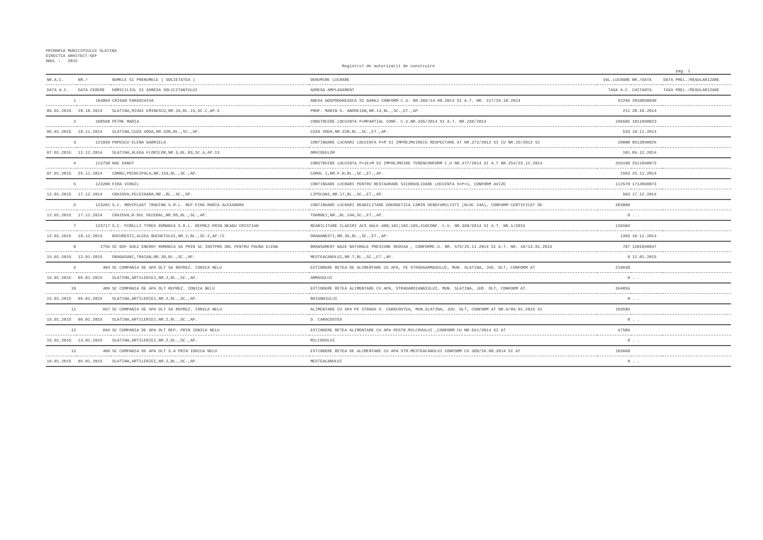PRIMARIA MUNICIPIULUI SLATINA
DIRECTIA ARHITECT-SEF
ANUL : 2015
Registrul de autorizatii de construire
pag. 1
| NR.A.C. | NR./ | NUMELE SI PRENUMELE ( SOCIETATEA ) | DENUMIRE LUCRARE | VAL.LUCRARE | NR./DATA | DATA PREL./REGULARIZARE |
| --- | --- | --- | --- | --- | --- | --- |
| DATA A.C. | DATA CERERE | DOMICILIUL SI ADRESA SOLICITANTULUI | ADRESA AMPLASAMENT | TAXA A.C. | CHITANTA | TAXA PREL./REGULARIZARE |
| 1 | 104804 | CRISAN PARASCHIVA | ANEXA GOSPODAREASCA SI GARAJ CONFORM C.U. NR.366/14.08.2014 SI A.T. NR. 217/29.10.2014 | 42266 | 2810890030 | |
| 05.01.2015 | 28.10.2014 | SLATINA,MIHAI EMINESCU,NR.19,BL.19,SC.C,AP.5 | PROF. MARIN S. ANDREIAN,NR.14,BL.,SC.,ET.,AP. | 211 | 28.10.2014 | |
| 2 | 108568 | PETRE MARIA | CONSTRUIRE LOCUINTA P+MPARTIAL CONF. C.U.NR.335/2014 SI A.T. NR.236/2014 | 106505 | 1011890023 | |
| 05.01.2015 | 10.11.2014 | SLATINA,CUZA VODA,NR.32B,BL.,SC.,AP. | CUZA VODA,NR.32B,BL.,SC.,ET.,AP. | 533 | 10.11.2014 | |
| 3 | 121039 | POPESCU ELENA GABRIELA | CONTINUARE LUCRARI LOCUINTA P+M SI IMPREJMUIRECU RESPECTARE AT NR.272/2012 SI CU NR.25/2012 SI | 20000 | 0912890029 | |
| 07.01.2015 | 12.12.2014 | SLATINA,ALEEA FLORILOR,NR.3,BL.B3,SC.A,AP.13 | ORHIDEELOR | 101 | 09.12.2014 | |
| 4 | 113758 | NAE DANUT | CONSTRUIRE LOCUINTA P+1E+M SI IMPREJMUIRE TERENCONFORM C.U NR.477/2014 SI A.T NR.254/23.12.2014 | 299100 | 2511890073 | |
| 07.01.2015 | 25.11.2014 | CORBU,PRINCIPALA,NR.153,BL.,SC.,AP. | CAROL I,NR.F.N,BL.,SC.,ET.,AP. | 1563 | 25.11.2014 | |
| 5 | 123206 | FIRA VIRGIL | CONTINUARE LUCRARI PENTRU RESTAURARE SICONSOLIDARE LOCUINTA S+P+1, CONFORM AVIZE | 112570 | 1712890073 | |
| 12.01.2015 | 17.12.2014 | CRAIOVA,FELDIOARA,NR.,BL.,SC.,AP. | LIPSCANI,NR.17,BL.,SC.,ET.,AP. | 563 | 17.12.2014 | |
| 6 | 123201 | S.C. MOVIPLAST TRADING S.R.L. REP FIRA MARIA ALEXANDRA | CONTINUARE LUCRARI REABILITARE ENERGETICA CAMIN DENEFAMILISTI (BLOC 24A), CONFORM CERTIFICAT DE | 203800 | | |
| 12.01.2015 | 17.12.2014 | CRAIOVA,B-DUL DECEBAL,NR.85,BL.,SC.,AP. | TOAMNEI,NR.,BL.24A,SC.,ET.,AP. | 0 | . . | |
| 7 | 123717 | S.C. PIRELLI TYRES ROMANIA S.R.L. REPREZ.PRIN NEAGU CRISTIAN | REABILITARE CLADIRI ACS HALE-400;101;102;105;410CONF. C.U. NR.368/2014 SI A.T. NR.1/2015 | 136504 | | |
| 12.01.2015 | 18.12.2014 | BUCURESTI,ALEEA BUCHETULUI,NR.2,BL.,SC.2,AP.72 | DRAGANESTI,NR.35,BL.,SC.,ET.,AP. | 1365 | 10.12.2014 | |
| 8 | 2759 | SC GDF SUEZ ENERGY ROMANIA SA PRIN SC INSTPRO SRL PENTRU PAUNA ELENA | BRANSAMENT GAZE NATURALE PRESIUNE REDUSA , CONFORMC.U. NR. 575/25.11.2014 SI A.T. NR. 10/13.01.2015 | 787 | 1201890047 | |
| 15.01.2015 | 12.01.2015 | DRAGASANI,TRAIAN,NR.30,BL.,SC.,AP. | MESTEACANULUI,NR.7,BL.,SC.,ET.,AP. | 8 | 12.01.2015 | |
| 9 | 404 | SC COMPANIA DE APA OLT SA REPREZ. IONICA NELU | EXTINDERE RETEA DE ALIMENTARE CU APA, PE STRADAARMASULUI, MUN. SLATINA, JUD. OLT, CONFORM AT | 210938 | | |
| 15.01.2015 | 05.01.2015 | SLATINA,ARTILERIEI,NR.2,BL.,SC.,AP. | ARMASULUI | 0 | . . | |
| 10 | 409 | SC COMPANIA DE APA OLT REPREZ. IONICA NELU | EXTINDERE RETEA ALIMENTARE CU APA, STRADABOIANGIULUI, MUN. SLATINA, JUD. OLT, CONFORM AT. | 394059 | | |
| 15.01.2015 | 05.01.2015 | SLATINA,ARTILERIEI,NR.2,BL.,SC.,AP. | BOIANGIULUI | 0 | . . | |
| 11 | 667 | SC COMPANIA DE APA OLT SA REPREZ. IONICA NELU | ALIMENTARE CU APA PE STRADA D. CARACOSTEA, MUN.SLATINA, JUD. OLT, CONFORM AT NR.9/09.01.2015 SI | 103589 | | |
| 15.01.2015 | 06.01.2015 | SLATINA,ARTILERIEI,NR.2,BL.,SC.,AP. | D. CARACOSTEA | 0 | . . | |
| 12 | 669 | SC COMPANIA DE APA OLT REP. PRIN IONICA NELU | EXTINDERE RETEA ALIMENTARE CU APA PESTR.MILCOVULUI ,CONFORM CU NR.591/2014 SI AT | 47589 | | |
| 15.01.2015 | 13.01.2015 | SLATINA,ARTILERIEI,NR.2,BL.,SC.,AP. | MILCOVULUI | 0 | . . | |
| 13 | 406 | SC COMPANIA DE APA OLT S.A PRIN IONICA NELU | EXTINDERE RETEA DE ALIMENTARE CU APA STR.MESTEACANULUI CONFORM CU 388/26.08.2014 SI AT | 103668 | | |
| 16.01.2015 | 05.01.2015 | SLATINA,ARTILERIEI,NR.2,BL.,SC.,AP. | MESTEACANULUI | 0 | . . | |